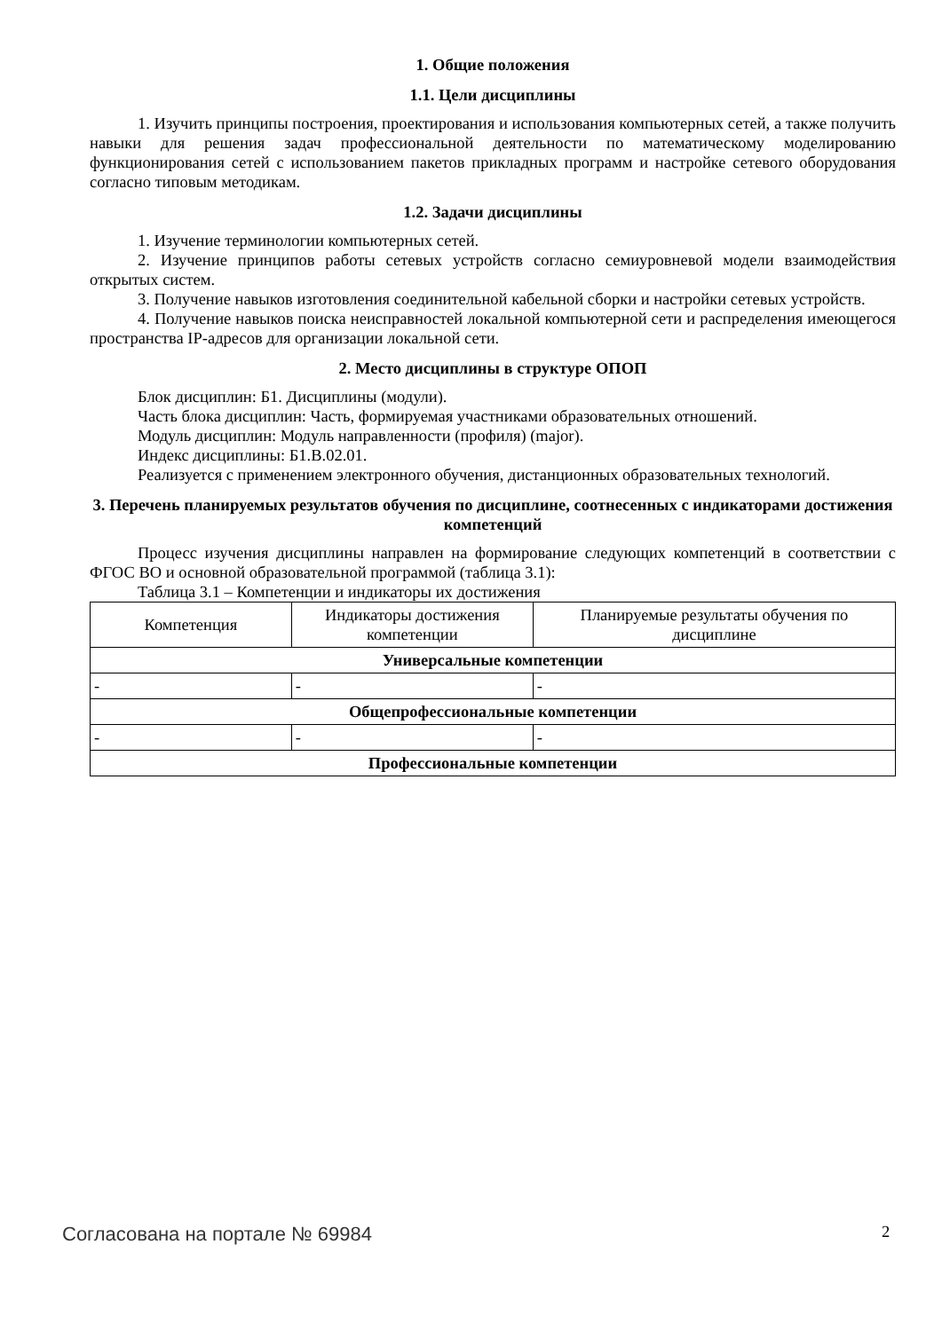1. Общие положения
1.1. Цели дисциплины
1. Изучить принципы построения, проектирования и использования компьютерных сетей, а также получить навыки для решения задач профессиональной деятельности по математическому моделированию функционирования сетей с использованием пакетов прикладных программ и настройке сетевого оборудования согласно типовым методикам.
1.2. Задачи дисциплины
1. Изучение терминологии компьютерных сетей.
2. Изучение принципов работы сетевых устройств согласно семиуровневой модели взаимодействия открытых систем.
3. Получение навыков изготовления соединительной кабельной сборки и настройки сетевых устройств.
4. Получение навыков поиска неисправностей локальной компьютерной сети и распределения имеющегося пространства IP-адресов для организации локальной сети.
2. Место дисциплины в структуре ОПОП
Блок дисциплин: Б1. Дисциплины (модули).
Часть блока дисциплин: Часть, формируемая участниками образовательных отношений.
Модуль дисциплин: Модуль направленности (профиля) (major).
Индекс дисциплины: Б1.В.02.01.
Реализуется с применением электронного обучения, дистанционных образовательных технологий.
3. Перечень планируемых результатов обучения по дисциплине, соотнесенных с индикаторами достижения компетенций
Процесс изучения дисциплины направлен на формирование следующих компетенций в соответствии с ФГОС ВО и основной образовательной программой (таблица 3.1):
Таблица 3.1 – Компетенции и индикаторы их достижения
| Компетенция | Индикаторы достижения компетенции | Планируемые результаты обучения по дисциплине |
| --- | --- | --- |
| Универсальные компетенции | | |
| - | - | - |
| Общепрофессиональные компетенции | | |
| - | - | - |
| Профессиональные компетенции | | |
Согласована на портале № 69984 2